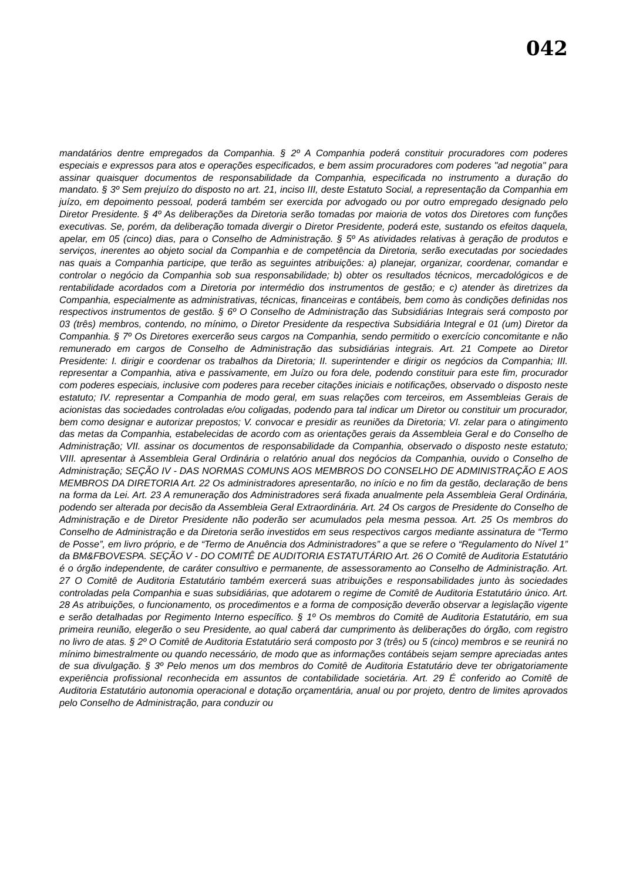042
mandatários dentre empregados da Companhia. § 2º A Companhia poderá constituir procuradores com poderes especiais e expressos para atos e operações especificados, e bem assim procuradores com poderes "ad negotia" para assinar quaisquer documentos de responsabilidade da Companhia, especificada no instrumento a duração do mandato. § 3º Sem prejuízo do disposto no art. 21, inciso III, deste Estatuto Social, a representação da Companhia em juízo, em depoimento pessoal, poderá também ser exercida por advogado ou por outro empregado designado pelo Diretor Presidente. § 4º As deliberações da Diretoria serão tomadas por maioria de votos dos Diretores com funções executivas. Se, porém, da deliberação tomada divergir o Diretor Presidente, poderá este, sustando os efeitos daquela, apelar, em 05 (cinco) dias, para o Conselho de Administração. § 5º As atividades relativas à geração de produtos e serviços, inerentes ao objeto social da Companhia e de competência da Diretoria, serão executadas por sociedades nas quais a Companhia participe, que terão as seguintes atribuições: a) planejar, organizar, coordenar, comandar e controlar o negócio da Companhia sob sua responsabilidade; b) obter os resultados técnicos, mercadológicos e de rentabilidade acordados com a Diretoria por intermédio dos instrumentos de gestão; e c) atender às diretrizes da Companhia, especialmente as administrativas, técnicas, financeiras e contábeis, bem como às condições definidas nos respectivos instrumentos de gestão. § 6º O Conselho de Administração das Subsidiárias Integrais será composto por 03 (três) membros, contendo, no mínimo, o Diretor Presidente da respectiva Subsidiária Integral e 01 (um) Diretor da Companhia. § 7º Os Diretores exercerão seus cargos na Companhia, sendo permitido o exercício concomitante e não remunerado em cargos de Conselho de Administração das subsidiárias integrais. Art. 21 Compete ao Diretor Presidente: I. dirigir e coordenar os trabalhos da Diretoria; II. superintender e dirigir os negócios da Companhia; III. representar a Companhia, ativa e passivamente, em Juízo ou fora dele, podendo constituir para este fim, procurador com poderes especiais, inclusive com poderes para receber citações iniciais e notificações, observado o disposto neste estatuto; IV. representar a Companhia de modo geral, em suas relações com terceiros, em Assembleias Gerais de acionistas das sociedades controladas e/ou coligadas, podendo para tal indicar um Diretor ou constituir um procurador, bem como designar e autorizar prepostos; V. convocar e presidir as reuniões da Diretoria; VI. zelar para o atingimento das metas da Companhia, estabelecidas de acordo com as orientações gerais da Assembleia Geral e do Conselho de Administração; VII. assinar os documentos de responsabilidade da Companhia, observado o disposto neste estatuto; VIII. apresentar à Assembleia Geral Ordinária o relatório anual dos negócios da Companhia, ouvido o Conselho de Administração; SEÇÃO IV - DAS NORMAS COMUNS AOS MEMBROS DO CONSELHO DE ADMINISTRAÇÃO E AOS MEMBROS DA DIRETORIA Art. 22 Os administradores apresentarão, no início e no fim da gestão, declaração de bens na forma da Lei. Art. 23 A remuneração dos Administradores será fixada anualmente pela Assembleia Geral Ordinária, podendo ser alterada por decisão da Assembleia Geral Extraordinária. Art. 24 Os cargos de Presidente do Conselho de Administração e de Diretor Presidente não poderão ser acumulados pela mesma pessoa. Art. 25 Os membros do Conselho de Administração e da Diretoria serão investidos em seus respectivos cargos mediante assinatura de “Termo de Posse”, em livro próprio, e de “Termo de Anuência dos Administradores” a que se refere o “Regulamento do Nível 1” da BM&FBOVESPA. SEÇÃO V - DO COMITÊ DE AUDITORIA ESTATUTÁRIO Art. 26 O Comitê de Auditoria Estatutário é o órgão independente, de caráter consultivo e permanente, de assessoramento ao Conselho de Administração. Art. 27 O Comitê de Auditoria Estatutário também exercerá suas atribuições e responsabilidades junto às sociedades controladas pela Companhia e suas subsidiárias, que adotarem o regime de Comitê de Auditoria Estatutário único. Art. 28 As atribuições, o funcionamento, os procedimentos e a forma de composição deverão observar a legislação vigente e serão detalhadas por Regimento Interno específico. § 1º Os membros do Comitê de Auditoria Estatutário, em sua primeira reunião, elegerão o seu Presidente, ao qual caberá dar cumprimento às deliberações do órgão, com registro no livro de atas. § 2º O Comitê de Auditoria Estatutário será composto por 3 (três) ou 5 (cinco) membros e se reunirá no mínimo bimestralmente ou quando necessário, de modo que as informações contábeis sejam sempre apreciadas antes de sua divulgação. § 3º Pelo menos um dos membros do Comitê de Auditoria Estatutário deve ter obrigatoriamente experiência profissional reconhecida em assuntos de contabilidade societária. Art. 29 É conferido ao Comitê de Auditoria Estatutário autonomia operacional e dotação orçamentária, anual ou por projeto, dentro de limites aprovados pelo Conselho de Administração, para conduzir ou